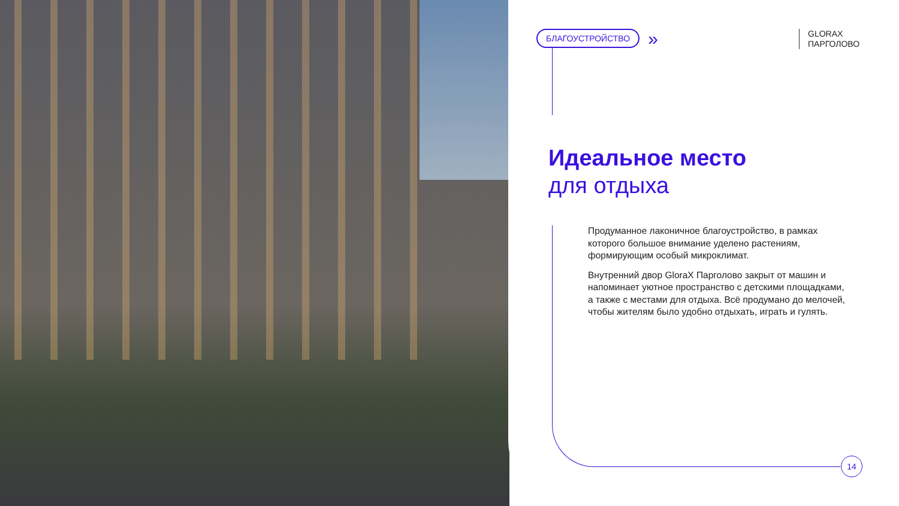БЛАГОУСТРОЙСТВО »
GLORAX
ПАРГОЛОВО
Идеальное место
для отдыха
Продуманное лаконичное благоустройство, в рамках которого большое внимание уделено растениям, формирующим особый микроклимат.
Внутренний двор GloraX Парголово закрыт от машин и напоминает уютное пространство с детскими площадками, а также с местами для отдыха. Всё продумано до мелочей, чтобы жителям было удобно отдыхать, играть и гулять.
14